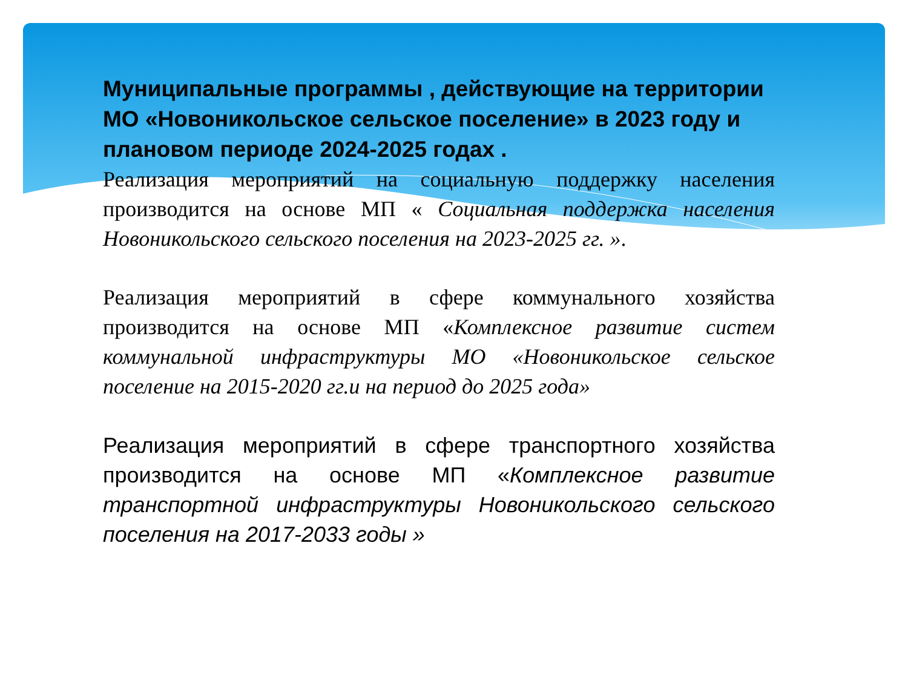Муниципальные программы , действующие на территории МО «Новоникольское сельское поселение» в 2023 году и плановом периоде 2024-2025 годах .
Реализация мероприятий на социальную поддержку населения производится на основе МП « Социальная поддержка населения Новоникольского сельского поселения на 2023-2025 гг. ».
Реализация мероприятий в сфере коммунального хозяйства производится на основе МП «Комплексное развитие систем коммунальной инфраструктуры МО «Новоникольское сельское поселение на 2015-2020 гг.и на период до 2025 года»
Реализация мероприятий в сфере транспортного хозяйства производится на основе МП «Комплексное развитие транспортной инфраструктуры Новоникольского сельского поселения на 2017-2033 годы »